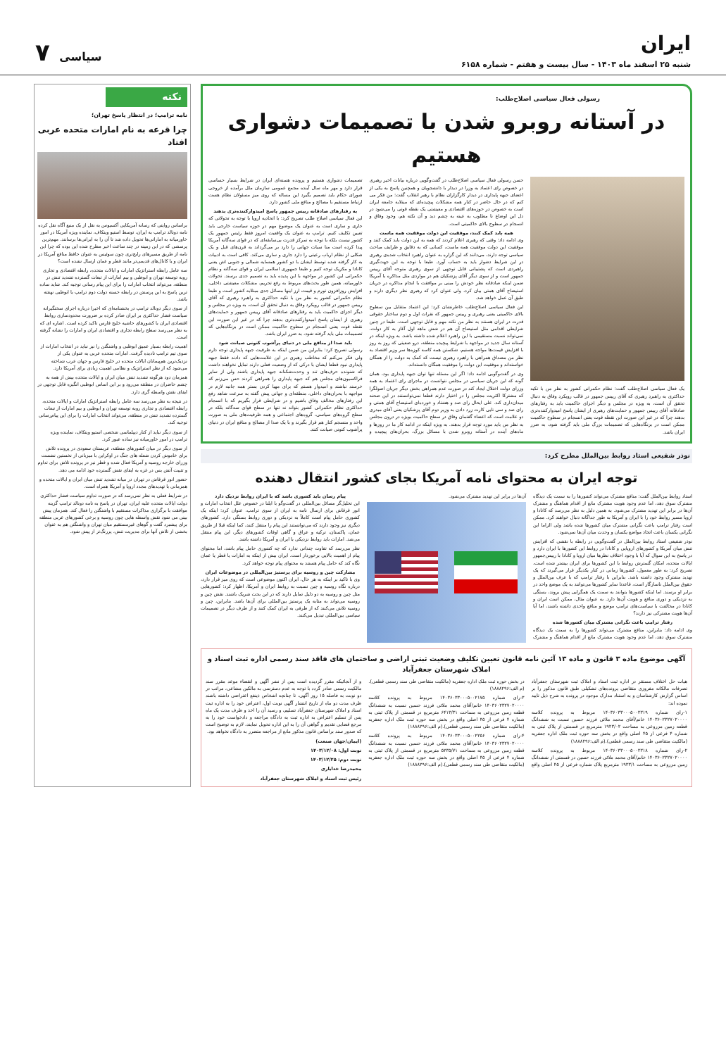ایران
شنبه ۲۵ اسفند ماه ۱۴۰۳ - سال بیست و هفتم - شماره ۶۱۵۸
سیاسی ۷
رسولی فعال سیاسی اصلاح‌طلب:
در آستانه روبرو شدن با تصمیمات دشواری هستیم
یک فعال سیاسی اصلاح‌طلب گفت: نظام حکمرانی کشور به نظر من با تکیه حداکثری به راهبرد رهبری که آقای رییس جمهور در قالب رویکرد وفاق به دنبال تحقق آن است، به ویژه در مجلس و دیگر اجزای حاکمیت باید به رفتارهای صادقانه آقای رییس جمهور و حمایت‌های رهبری از ایشان پاسخ امیدوارکننده‌تری بدهند چرا که در غیر این صورت این نقطه قوت یعنی انسجام در سطوح حاکمیت ممکن است در بزنگاه‌هایی که تصمیمات بزرگ ملی باید گرفته شود، به ضرر ایران باشد.
حسن رسولی فعال سیاسی اصلاح‌طلب در گفت‌وگویی درباره بیانات اخیر رهبری در خصوص رای اعتماد به وزرا در دیدار با دانشجویان و همچنین پاسخ به یکی از اعضای جبهه پایداری در دیدار کارگزاران نظام با رهبر انقلاب گفت: من فکر می کنم که در حال حاضر در کنار همه مشکلات پیچیده‌ای که مبتلابه جامعه ایران است به خصوص در حوزه‌های اقتصادی و معیشتی یک نقطه قوتی را می‌شود در دل این اوضاع نا مطلوب به عینه به چشم دید و آن نکته هم، وجود وفاق و انسجام در سطوح بالای حاکمیتی است.
همه باید کمک کنند، موفقیت این دولت موفقیت همه ماست
وی ادامه داد: وقتی که رهبری اعلام کردند که همه به این دولت باید کمک کنند و موفقیت این دولت موفقیت همه ماست، کسانی که به دقایق و ظرایف مباحث سیاسی توجه دارند، می‌دانند که این گزاره به عنوان راهبرد انتخاب شده‌ی رهبری در این شرایط دشوار باید به حساب آورد. طبعا با توجه به این جهت‌گیری راهبردی است که پشتیبانی قابل توجهی از سوی رهبری متوجه آقای رییس جمهور است و از سوی دیگر آقای پزشکیان هم در مواردی مثل مذاکره با آمریکا ضمن اینکه صادقانه نظر خودش را مبنی بر موافقت با انجام مذاکره در جریان استیضاح آقای همتی بیان کرد، ولی عنوان کرد که رهبری نظر دیگری دارند و طبق آن عمل خواهد شد.
این فعال سیاسی اصلاح‌طلب خاطرنشان کرد: این اعتماد متقابل بین سطوح بالای حاکمیتی یعنی رهبری و رییس جمهور که نفرات اول و دوم ساختار حقوقی قدرت در ایران هستند به نظر من نکته مهم و قابل توجهی است. طبعا در چنین شرایطی اقدامی مثل استیضاح آن هم در شش ماهه اول آغاز به کار دولت، نمی‌تواند نسبت مستقیمی با این راهبرد اعلام شده داشته باشد. به ویژه اینکه در آستانه سال جدید در مواجهه با شرایط پیچیده منطقه، درو ضعیتی که روز به روز با افزایش قیمت‌ها مواجه هستیم، شکستن همه کاسه کوزه‌ها سر وزیر اقتصاد به نظر من مصداق همراهی با راهبرد رهبری نیست که کمک به دولت را از همگان خواسته‌اند و موفقیت این دولت را موفقیت همگان دانسته‌اند.
وی در گفت‌وگویی ادامه داد: اگر این مسئله تنها توان جبهه پایداری بود، همان گونه که این جریان سیاسی در مجلس نتوانست در ماجرای رای اعتماد به همه وزرای دولت اختلال ایجاد کند در صورت عدم همراهی بخش دیگر جریان اصولگرا که مشترکا اکثریت مجلس را در اختیار دارند قطعا نمی‌توانستند در این صحنه میدان‌داری کند. علی ایحال رای صد و هشتاد و خورده‌ای استیضاح آقای همتی و رای صد و سی تایی کارت زرد دادن به وزیر دوم آقای پزشکیان یعنی آقای میدری دو علامت است که اعضاء گفتمان وفاق در سطح حاکمیت بویژه در درون مجلس به نظر من باید مورد توجه قرار بدهند. به ویژه اینکه در ادامه کار ما در روزها و ماه‌های آینده در آستانه روبرو شدن با مسائل بزرگ، بحران‌های پیچیده و تصمیمات دشواری هستیم و پرونده هسته‌ای ایران در شرایط بسیار حساسی قرار دارد و مهر ماه سال آینده مجمع عمومی سازمان ملل برآمده از خروجی شورای حکام باید تصمیم بگیرد این مساله که روی میز مسئولان نظام هست ارتباط مستقیم با مصالح و منافع ملی کشور دارد.
به رفتارهای صادقانه رییس جمهور پاسخ امیدوارکننده‌تری بدهند
این فعال سیاسی اصلاح طلب تصریح کرد: با اتحادیه اروپا با توجه به تحولاتی که جاری و ساری است به عنوان یک موضوع مهم در حوزه سیاست خارجی باید تعیین تکلیف کنیم. ترامپ به عنوان یک واقعیت امروز فقط رئیس جمهور یک کشور نیست بلکه با توجه به تمرکز قدرت بی‌سابقه‌ای که در قوای سه‌گانه آمریکا پیدا کرده است منا سبات جهانی را دارد بر می‌گرداند به قرن‌های قبل و یک شکلی از نظام ارباب رعیتی را دارد جاری و ساری می‌کند. کافی است به ادبیات به کار گرفته شده توسط ایشان با دو کشور همسایه شمالی و جنوبی اش یعنی کانادا و مکزیک توجه کنیم و طبعا جمهوری اسلامی ایران و قوای سه‌گانه و نظام حکمرانی این کشور در مواجهه با این پدیده باید به تصمیم جدی برسند. تحولات خاورمیانه، همین طور بحث‌های مربوط به رفع تحریم، مشکلات معیشتی داخلی، افزایش روزافزون تورم و قیمت ارز اینها مسائل جدی مبتلابه کشور است و طبعا نظام حکمرانی کشور به نظر من با تکیه حداکثری به راهبرد رهبری که آقای رییس جمهور در قالب رویکرد وفاق به دنبال تحقق آن است، به ویژه در مجلس و دیگر اجزای حاکمیت باید به رفتارهای صادقانه آقای رییس جمهور و حمایت‌های رهبری از ایشان پاسخ امیدوارکننده‌تری بدهند چرا که در غیر این صورت این نقطه قوت یعنی انسجام در سطوح حاکمیت ممکن است در بزنگاه‌هایی که تصمیمات ملی باید گرفته شود، به ضرر ایران باشد.
باید صدا از منافع ملی در دنیای پرآشوب کنونی صیانت شود
رسولی تصریح کرد: بنابراین من ضمن اینکه به ظرفیت جبهه پایداری توجه دارم ولی فکر می‌کنم که مخاطب رهبری در این علامت‌هایی که دادند فقط جبهه پایداری نبود قطعا ایشان با درکی که از وضعیت فعلی دارند تمایل نخواهند داشت که شنونده حرف‌های تند و وحدت‌شکنانه جبهه پایداری باشند ولی از سایر فراکسیون‌های مجلس هم که جبهه پایداری را همراهی کردند حس می‌زنم که خرسند نباشند و امیدوار هستم که برای مهیا کردن بستر همه جانبه لازم در مواجهه با بحران‌های داخلی، منطقه‌ای و جهانی پیش گفته به سرعت شاهد رفع این رفتارهای مخالف وفاق باشیم و در شرایطی قرار بگیریم که با انسجام حداکثری نظام حکمرانی کشور بتواند نه تنها در سطح قوای سه‌گانه بلکه در سطح گروه‌های سیاسی، گروه‌های اجتماعی و همه ظرفیت‌های ملی به صورت واحد و منسجم کنار هم قرار بگیرند و با یک صدا از مصالح و منافع ایران در دنیای پرآشوب کنونی صیانت کنند.
نوذر شفیعی استاد روابط بین‌الملل مطرح کرد:
توجه ایران به محتوای نامه آمریکا بجای کشور انتقال دهنده
استاد روابط بین‌الملل گفت: منافع مشترک می‌تواند کشورها را به سمت یک دیدگاه مشترک سوق دهد، اما عدم وجود هویت مشترک مانع از اقدام هماهنگ و مشترک آن‌ها در برابر این تهدید مشترک می‌شود. به همین دلیل به نظر می‌رسد که کانادا و اروپا مسیر روابط خود را با ایران و آمریکا به طور جداگانه دنبال خواهند کرد. ممکن است رفتار ترامپ باعث نگرانی مشترک میان کشورها شده باشد ولی الزاما این نگرانی یکسان باعث اتخاذ مواضع یکسان و وحدت میان آن‌ها نمی‌شود.
نوذر شفیعی استاد روابط بین‌الملل در گفت‌وگویی در رابطه با نقشی که افزایش تنش میان آمریکا و کشورهای اروپایی و کانادا در روابط این کشورها با ایران دارد و در پاسخ به این سوال که آیا با وجود اختلاف نظرها میان اروپا و کانادا با رییس‌جمهور ایالات متحده، امکان گسترش روابط با این کشورها برای ایران بیشتر شده است، تصریح کرد: به طور معمول، کشورها زمانی در کنار یکدیگر قرار می‌گیرند که یک تهدید مشترک وجود داشته باشد. بنابراین با رفتار ترامپ که با عرف بین‌الملل و حقوق بین‌الملل ناسازگار است، قاعدتا سایر کشورها می‌توانند به یک موضع واحد در برابر او برسند. اما اینکه کشورها بتوانند به سمت یک همگرایی پیش بروند، بستگی به نزدیکی و دوری منافع و هویت آن‌ها دارد. به عنوان مثال، ممکن است ایران و کانادا در مخالفت با سیاست‌های ترامپ موضع و منافع واحدی داشته باشند، اما آیا آن‌ها هویت مشترکی نیز دارند؟
رفتار ترامپ باعث نگرانی مشترک میان کشورها شده
وی ادامه داد: بنابراین، منافع مشترک می‌تواند کشورها را به سمت یک دیدگاه مشترک سوق دهد، اما عدم وجود هویت مشترک مانع از اقدام هماهنگ و مشترک آن‌ها در برابر این تهدید مشترک می‌شود.
پیام رسان باید کشوری باشد که با ایران روابط نزدیک دارد
این تحلیل‌گر مسائل بین‌المللی در گفت‌وگو با ایلنا در خصوص علل انتخاب امارات و انور قرقاش برای ارسال نامه به ایران از سوی ترامپ، عنوان کرد: اینکه یک کشوری حامل پیام است کاملاً به نزدیکی و دوری روابط بستگی دارد. کشورهای دیگری نیز وجود دارند که می‌توانستند این پیام را منتقل کنند، کما اینکه قبلا از طریق عمان، پاکستان، ترکیه و عراق و گاهی اوقات کشورهای دیگر، این پیام منتقل می‌شد. امارات باید روابط نزدیکی با ایران و آمریکا داشته باشد.
نظر می‌رسد که تفاوت چندانی ندارد که چه کشوری حامل پیام باشد، اما محتوای پیام از اهمیت بالایی برخوردار است. ایران بیش از اینکه به امارات یا قطر یا عمان نگاه کند که حامل پیام هستند به محتوای پیام توجه خواهد کرد.
مشارکت چین و روسیه برای پرستیژ بین‌المللی در موضوعات ایران
وی با تاکید بر اینکه به هر حال، ایران اکنون موضوعی است که روی میز قرار دارد، درباره نگاه روسیه و چین نسبت به روابط ایران و آمریکا، اظهار کرد: کشورهایی مثل چین و روسیه به دو دلیل تمایل دارند که در این بحث شریک باشند. نقش چین و روسیه می‌تواند به مثابه یک پرستیژ بین‌المللی برای آن‌ها باشد. بنابراین، چین و روسیه تلاش می‌کنند که از طرفی به ایران کمک کنند و از طرف دیگر در تصمیمات سیاسی بین‌المللی تبدیل می‌کنند.
آگهی موضوع ماده ۳ قانون و ماده ۱۳ آئین نامه قانون تعیین تکلیف وضعیت ثبتی اراضی و ساختمان های فاقد سند رسمی اداره ثبت اسناد و املاک شهرستان جعفرآباد
هیات حل اختلاف مستقر در اداره ثبت اسناد و املاک ثبت شهرستان جعفرآباد تصرفات مالکانه مفروزی متقاضی پرونده‌های تشکیلی طبق قانون مذکور را بر اساس گزارش کارشناسان و به استناد مدارک موجود در پرونده به شرح ذیل تایید نموده اند:
۱-رای شماره ۱۴۰۳۶۰۳۳۰۰۰۵۰۰۲۳۱۹ مربوط به پرونده کلاسه ۱۴۰۳۶۰۲۳۲۷۰۲۰۰۰۰ خانم/آقای محمد ملائی فرزند حسین نسبت به ششدانگ قطعه زمین مزروعی به مساحت ۱۹۲۳/۰۲ مترمربع در قسمتی از پلاک ثبتی به شماره ۴ فرعی از ۴۵ اصلی واقع در بخش سه حوزه ثبت ملک اداره جعفریه (مالکیت متقاضی طی سند رسمی قطعی).(م الف:۱۸۸۸۲۹۶)
۲-رای شماره ۱۴۰۳۶۰۳۳۰۰۰۵۰۰۲۳۱۸ مربوط به پرونده کلاسه ۱۴۰۳۶۰۲۳۲۷۰۲۰۰۰۰ خانم/آقای محمد ملائی فرزند حسین در قسمتی از ششدانگ زمین مزروعی به مساحت ۱۹۲۳/۱ مترمربع پلاک شماره فرعی از ۴۵ اصلی واقع در بخش حوزه ثبت ملک اداره جعفریه (مالکیت متقاضی طی سند رسمی قطعی).(م الف:۱۸۸۸۲۹۶)
۳-رای شماره ۱۴۰۳۶۰۳۳۰۰۰۵۰۰۲۱۷۵ مربوط به پرونده کلاسه ۱۴۰۳۶۰۲۳۲۷۰۲۰۰۰۰ خانم/آقای محمد ملائی فرزند حسین نسبت به ششدانگ قطعه زمین مزروعی به مساحت ۶۴۱۳/۳۱ مترمربع در قسمتی از پلاک ثبتی به شماره ۴ فرعی از ۴۵ اصلی واقع در بخش سه حوزه ثبت ملک اداره جعفریه (مالکیت متقاضی طی سند رسمی قطعی).(م الف:۱۸۸۸۲۹۶)
۴-رای شماره ۱۴۰۳۶۰۳۳۰۰۰۵۰۰۲۲۵۶ مربوط به پرونده کلاسه ۱۴۰۳۶۰۲۳۲۷۰۲۰۰۰۰ خانم/آقای محمد ملائی فرزند حسین نسبت به ششدانگ قطعه زمین مزروعی به مساحت ۵۲۳۵/۷۱ مترمربع در قسمتی از پلاک ثبتی به شماره ۴ فرعی از ۴۵ اصلی واقع در بخش سه حوزه ثبت ملک اداره جعفریه (مالکیت متقاضی طی سند رسمی قطعی).(م الف:۱۸۸۸۲۹۶)
و از آنجائیکه مقرر گردیده است پس از نشر آگهی و انقضاء موعد مقرر سند مالکیت رسمی صادر گردد با توجه به عدم دسترسی به مالکین مشاعی، مراتب در دو نوبت به فاصله ۱۵ روز آگهی، تا چنانچه اشخاص ذینفع اعتراضی داشته باشند ظرف مدت دو ماه از تاریخ انتشار آگهی نوبت اول، اعتراض خود را به اداره ثبت اسناد و املاک شهرستان جعفرآباد تسلیم، و رسید آن را اخذ و ظرف مدت یک ماه پس از تسلیم اعتراض به اداره ثبت به دادگاه مراجعه و دادخواست خود را به مرجع قضایی تقدیم و گواهی آن را به این اداره تحویل نمایند، لازم به توضیح است که صدور سند براساس قانون مذکور مانع از مراجعه متضرر به دادگاه نخواهد بود.
(ایمان/جهان صنعت)
نوبت اول: ۱۴۰۳/۱۲/۰۸
نوبت دوم: ۱۴۰۳/۱۲/۲۵
محمدرضا خدایاری
رئیس ثبت اسناد و املاک شهرستان جعفرآباد
نکته
نامه ترامپ؛ در انتظار پاسخ تهران؛
چرا قرعه به نام امارات متحده عربی افتاد
براساس روایتی که رسانه آمریکایی آکسیوس به نقل از یک منبع آگاه نقل کرده نامه دونالد ترامپ به ایران، توسط استیو ویتکاف، نماینده ویژه آمریکا در امور خاورمیانه به اماراتی‌ها تحویل داده شد تا آن را به ایرانی‌ها برسانند. مهم‌ترین پرسشی که در این زمینه در چند ساعت اخیر مطرح شده این بوده که چرا این نامه از طریق مسیرهای رایج‌تری چون سوئیس به عنوان حافظ منافع آمریکا در ایران و یا کانال‌های قدیمی‌تر مانند قطر و عمان ارسال نشده است؟
سه عامل رابطه استراتژیک امارات و ایالات متحده، رابطه اقتصادی و تجاری روبه توسعه تهران و ابوظبی و بیم امارات از تبعات گسترده تشدید تنش در منطقه، می‌تواند انتخاب امارات را برای این پیام رسانی توجیه کند. شاید ساده ترین پاسخ به این پرسش در رابطه حسنه دولت دوم ترامپ با ابوظبی نهفته باشد.
از سوی دیگر دونالد ترامپ در بخشنامه‌ای که اخیرا درباره اجرای سختگیرانه سیاست فشار حداکثری بر ایران صادر کرده بر ضرورت محدودسازی روابط اقتصادی ایران با کشورهای حاشیه خلیج فارس تاکید کرده است. اشاره ای که به نظر می‌رسد سطح رابطه تجاری و اقتصادی ایران و امارات را نشانه گرفته است.
اهمیت رابطه بسیار عمیق ابوظبی و واشنگتن را نیز نباید در انتخاب امارات از سوی تیم ترامپ نادیده گرفت. امارات متحده عربی به عنوان یکی از نزدیک‌ترین هم‌پیمانان ایالات متحده در خلیج فارس و جهان عرب شناخته می‌شود که از نظر استراتژیک و نظامی اهمیت زیادی برای آمریکا دارد.
همزمان دود هرگونه تشدید تنش میان ایران و ایالات متحده بیش از همه به چشم حاضران در منطقه می‌رود و بر این اساس ابوظبی انگیزه قابل توجهی در ایفای نقش واسطه گری دارد.
در نتیجه به نظر می‌رسد سه عامل رابطه استراتژیک امارات و ایالات متحده، رابطه اقتصادی و تجاری روبه توسعه تهران و ابوظبی و بیم امارات از تبعات گسترده تشدید تنش در منطقه، می‌تواند انتخاب امارات را برای این پیام‌رسانی توجیه کند.
از سوی دیگر نباید از کنار دیپلماسی شخصی استیو ویتکاف، نماینده ویژه ترامپ در امور خاورمیانه نیز ساده عبور کرد.
از سوی دیگر در میان کشورهای منطقه، عربستان سعودی در پرونده تلاش برای خاموش کردن شعله های جنگ در اوکراین با میزبانی از نخستین نشست وزرای خارجه روسیه و آمریکا فعال شده و قطر نیز در پرونده تلاش برای تداوم و تثبیت آتش بس در غزه به ایفای نقش گسترده خود ادامه می دهد.
حضور انور قرقاش در تهران در میانه تشدید تنش میان ایران و ایالات متحده و همزمانی با تهدیدهای مجدد اروپا و آمریکا همراه است.
در شرایط فعلی به نظر نمی‌رسد که در صورت تداوم سیاست فشار حداکثری دولت ایالات متحده علیه ایران، تهران در پاسخ به نامه دونالد ترامپ گزینه موافقت با برگزاری مذاکرات مستقیم با واشنگتن را فعال کند. همزمان پیش بینی می شود نقش واسطه هایی چون روسیه و برخی کشورهای عربی منطقه برای پیشبرد گفت و گوهای غیرمستقیم میان تهران و واشنگتن هم به عنوان بخشی از تلاش آنها برای مدیریت تنش، پررنگ‌تر از پیش شود.